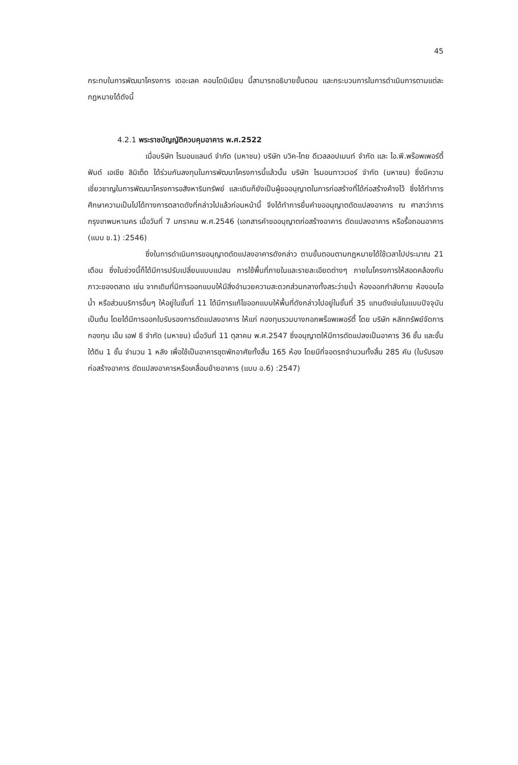45
กระทบในการพัฒนาโครงการ เดอะเลค คอนโดมิเนียม นี้สามารถอธิบายขั้นตอน และกระบวนการในการดำเนินการตามแต่ละกฎหมายได้ดังนี้
4.2.1 พระราชบัญญัติควบคุมอาคาร พ.ศ.2522
เมื่อบริษัท ไรมอนแลนด์ จำกัด (มหาชน) บริษัท บวิค-ไทย ดีเวลลอปเมนท์ จำกัด และ ไอ.พี.พร็อพเพอร์ตี้ ฟันด์ เอเชีย ลิมิเต็ด ได้ร่วมกันลงทุนในการพัฒนาโครงการนี้แล้วนั้น บริษัท ไรมอนทาวเวอร์ จำกัด (มหาชน) ซึ่งมีความเชี่ยวชาญในการพัฒนาโครงการอสังหาริมทรัพย์ และเดิมก็ยังเป็นผู้ขออนุญาตในการก่อสร้างที่ได้ก่อสร้างค้างไว้ ซึ่งได้ทำการศึกษาความเป็นไปได้ทางการตลาดดังที่กล่าวไปแล้วก่อนหน้านี้ จึงได้ทำการยื่นคำขออนุญาตดัดแปลงอาคาร ณ ศาลาว่าการกรุงเทพมหานคร เมื่อวันที่ 7 มกราคม พ.ศ.2546 (เอกสารคำขออนุญาตก่อสร้างอาคาร ดัดแปลงอาคาร หรือรื้อถอนอาคาร (แบบ ข.1) :2546)
ซึ่งในการดำเนินการขอนุญาตดัดแปลงอาคารดังกล่าว ตามขั้นตอนตามกฎหมายได้ใช้เวลาไปประมาณ 21 เดือน ซึ่งในช่วงนี้ก็ได้มีการปรับเปลี่ยนแบบแปลน การใช้พื้นที่ภายในและรายละเอียดต่างๆ ภายในโครงการให้สอดคล้องกับภาวะของตลาด เช่น จากเดิมที่มีการออกแบบให้มีสิ่งอำนวยความสะดวกส่วนกลางทั้งสระว่ายน้ำ ห้องออกกำลังกาย ห้องอบไอน้ำ หรือส่วนบริการอื่นๆ ให้อยู่ในชั้นที่ 11 ได้มีการแก้ไขออกแบบให้พื้นที่ดังกล่าวไปอยู่ในชั้นที่ 35 แทนดังเช่นในแบบปัจจุบัน เป็นต้น โดยได้มีการออกใบรับรองการดัดแปลงอาคาร ให้แก่ กองทุนรวมบางกอกพร็อพเพอร์ตี้ โดย บริษัท หลักทรัพย์จัดการกองทุน เอ็ม เอฟ ซี จำกัด (มหาชน) เมื่อวันที่ 11 ตุลาคม พ.ศ.2547 ซึ่งอนุญาตให้มีการดัดแปลงเป็นอาคาร 36 ชั้น และชั้นใต้ดิน 1 ชั้น จำนวน 1 หลัง เพื่อใช้เป็นอาคารชุดพักอาศัยทั้งสิ้น 165 ห้อง โดยมีที่จอดรถจำนวนทั้งสิ้น 285 คัน (ใบรับรองก่อสร้างอาคาร ดัดแปลงอาคารหรือเคลื่อนย้ายอาคาร (แบบ อ.6) :2547)